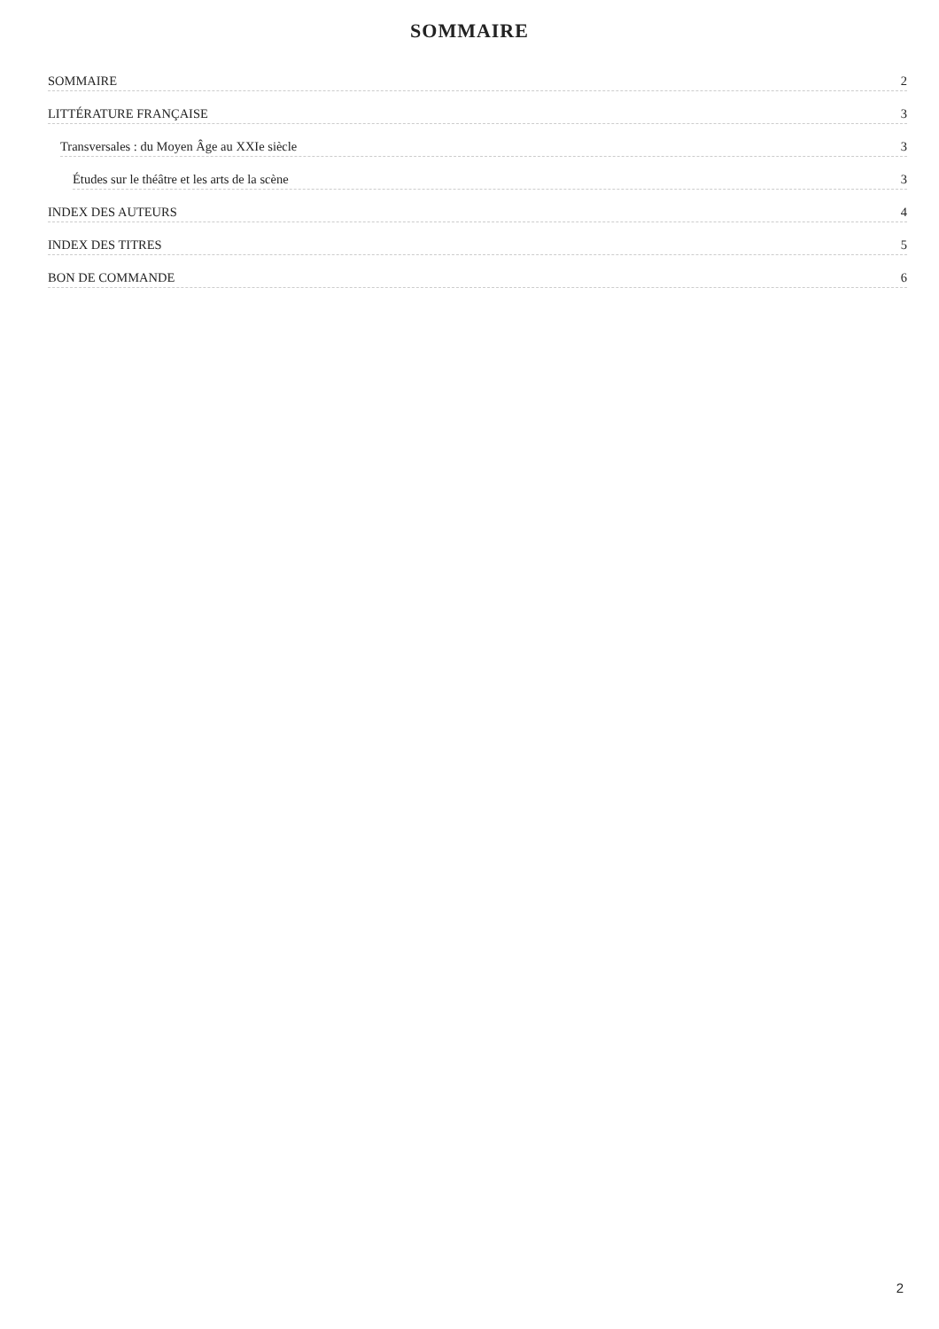SOMMAIRE
SOMMAIRE 2
LITTÉRATURE FRANÇAISE 3
Transversales : du Moyen Âge au XXIe siècle 3
Études sur le théâtre et les arts de la scène 3
INDEX DES AUTEURS 4
INDEX DES TITRES 5
BON DE COMMANDE 6
2